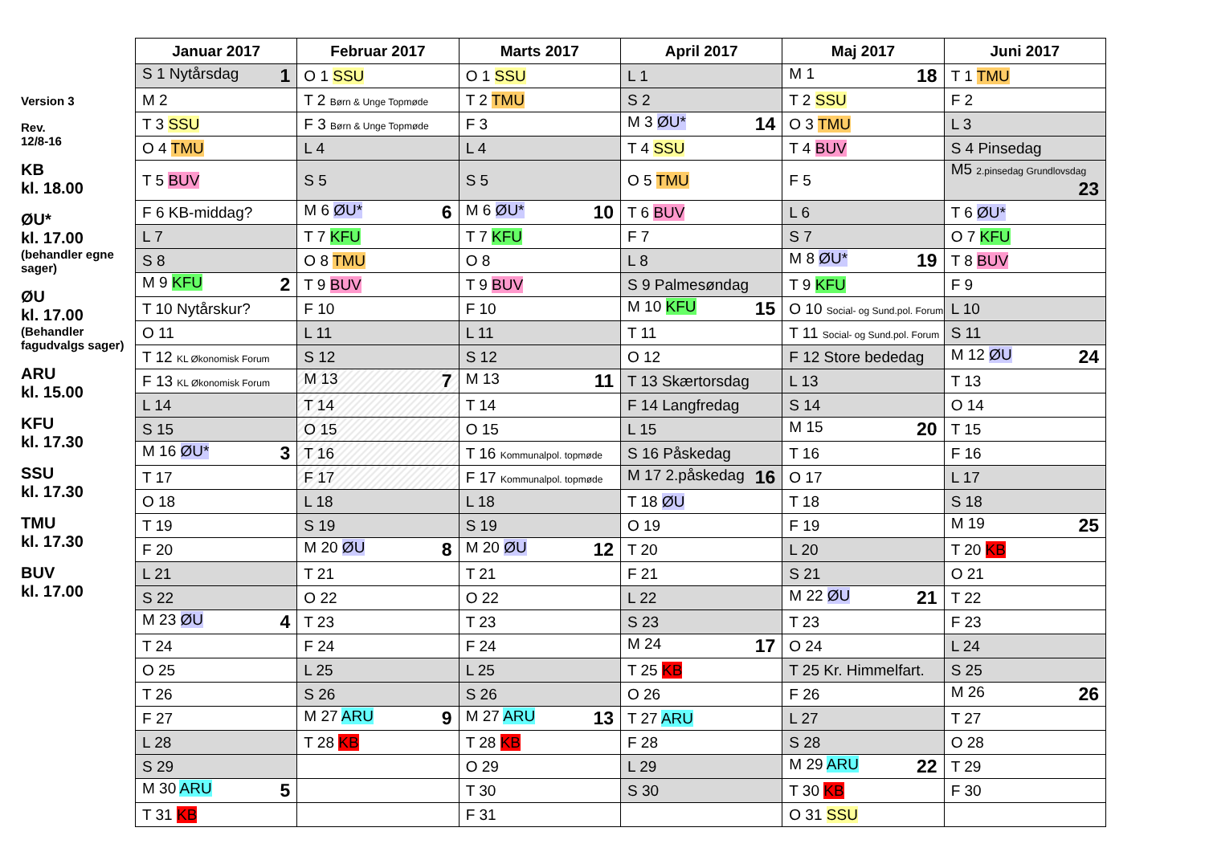Version 3
Rev.
12/8-16
KB
kl. 18.00
ØU*
kl. 17.00
(behandler egne sager)
ØU
kl. 17.00
(Behandler fagudvalgs sager)
ARU
kl. 15.00
KFU
kl. 17.30
SSU
kl. 17.30
TMU
kl. 17.30
BUV
kl. 17.00
| Januar 2017 | Februar 2017 | Marts 2017 | April 2017 | Maj 2017 | Juni 2017 |
| --- | --- | --- | --- | --- | --- |
| S 1 Nytårsdag 1 | O 1 SSU | O 1 SSU | L 1 | M 1 18 | T 1 TMU |
| M 2 | T 2 Børn & Unge Topmøde | T 2 TMU | S 2 | T 2 SSU | F 2 |
| T 3 SSU | F 3 Børn & Unge Topmøde | F 3 | M 3 ØU* 14 | O 3 TMU | L 3 |
| O 4 TMU | L 4 | L 4 | T 4 SSU | T 4 BUV | S 4 Pinsedag |
| T 5 BUV | S 5 | S 5 | O 5 TMU | F 5 | M5 2.pinsedag Grundlovsdag 23 |
| F 6 KB-middag? | M 6 ØU* 6 | M 6 ØU* 10 | T 6 BUV | L 6 | T 6 ØU* |
| L 7 | T 7 KFU | T 7 KFU | F 7 | S 7 | O 7 KFU |
| S 8 | O 8 TMU | O 8 | L 8 | M 8 ØU* 19 | T 8 BUV |
| M 9 KFU 2 | T 9 BUV | T 9 BUV | S 9 Palmesøndag | T 9 KFU | F 9 |
| T 10 Nytårskur? | F 10 | F 10 | M 10 KFU 15 | O 10 Social- og Sund.pol. Forum | L 10 |
| O 11 | L 11 | L 11 | T 11 | T 11 Social- og Sund.pol. Forum | S 11 |
| T 12 KL Økonomisk Forum | S 12 | S 12 | O 12 | F 12 Store bededag | M 12 ØU 24 |
| F 13 KL Økonomisk Forum | M 13 7 | M 13 11 | T 13 Skærtorsdag | L 13 | T 13 |
| L 14 | T 14 | T 14 | F 14 Langfredag | S 14 | O 14 |
| S 15 | O 15 | O 15 | L 15 | M 15 20 | T 15 |
| M 16 ØU* 3 | T 16 | T 16 Kommunalpol. topmøde | S 16 Påskedag | T 16 | F 16 |
| T 17 | F 17 | F 17 Kommunalpol. topmøde | M 17 2.påskedag 16 | O 17 | L 17 |
| O 18 | L 18 | L 18 | T 18 ØU | T 18 | S 18 |
| T 19 | S 19 | S 19 | O 19 | F 19 | M 19 25 |
| F 20 | M 20 ØU 8 | M 20 ØU 12 | T 20 | L 20 | T 20 KB |
| L 21 | T 21 | T 21 | F 21 | S 21 | O 21 |
| S 22 | O 22 | O 22 | L 22 | M 22 ØU 21 | T 22 |
| M 23 ØU 4 | T 23 | T 23 | S 23 | T 23 | F 23 |
| T 24 | F 24 | F 24 | M 24 17 | O 24 | L 24 |
| O 25 | L 25 | L 25 | T 25 KB | T 25 Kr. Himmelfart. | S 25 |
| T 26 | S 26 | S 26 | O 26 | F 26 | M 26 26 |
| F 27 | M 27 ARU 9 | M 27 ARU 13 | T 27 ARU | L 27 | T 27 |
| L 28 | T 28 KB | T 28 KB | F 28 | S 28 | O 28 |
| S 29 | | O 29 | L 29 | M 29 ARU 22 | T 29 |
| M 30 ARU 5 | | T 30 | S 30 | T 30 KB | F 30 |
| T 31 KB | | F 31 | | O 31 SSU | |